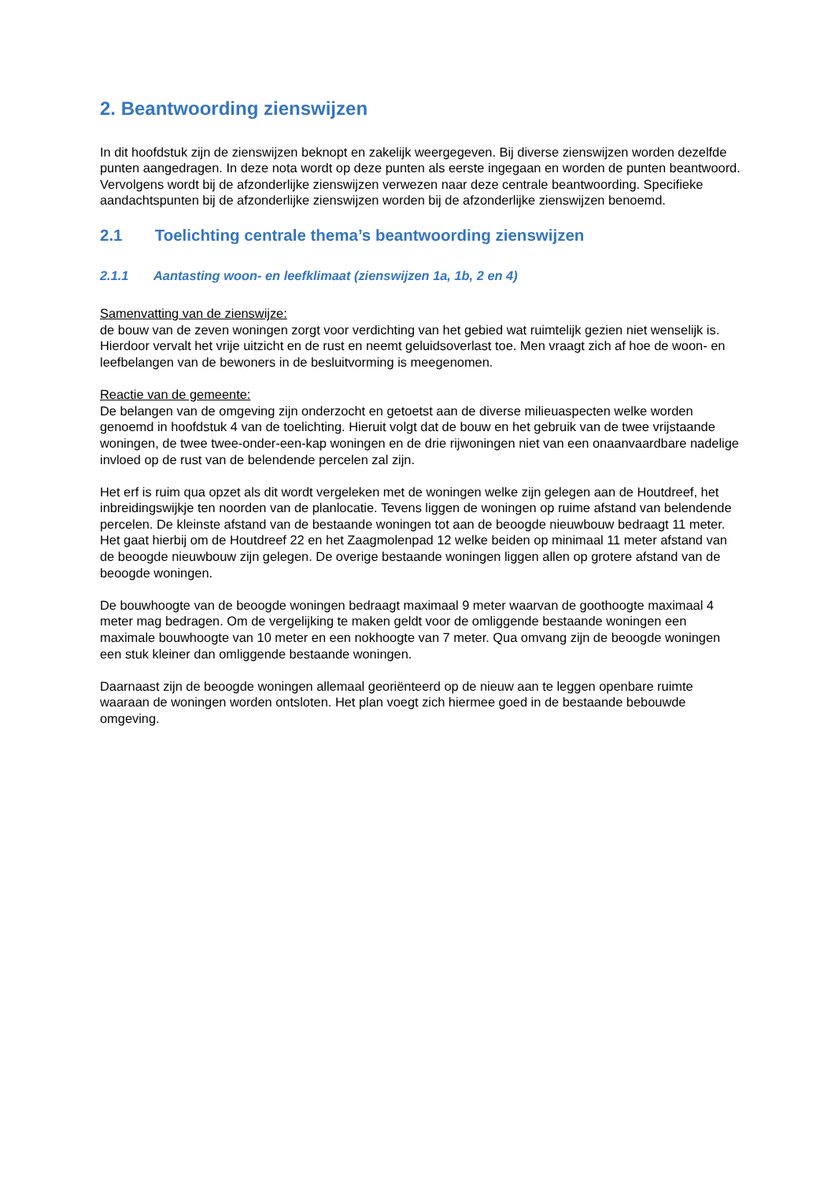2. Beantwoording zienswijzen
In dit hoofdstuk zijn de zienswijzen beknopt en zakelijk weergegeven. Bij diverse zienswijzen worden dezelfde punten aangedragen. In deze nota wordt op deze punten als eerste ingegaan en worden de punten beantwoord. Vervolgens wordt bij de afzonderlijke zienswijzen verwezen naar deze centrale beantwoording. Specifieke aandachtspunten bij de afzonderlijke zienswijzen worden bij de afzonderlijke zienswijzen benoemd.
2.1 Toelichting centrale thema’s beantwoording zienswijzen
2.1.1 Aantasting woon- en leefklimaat (zienswijzen 1a, 1b, 2 en 4)
Samenvatting van de zienswijze:
de bouw van de zeven woningen zorgt voor verdichting van het gebied wat ruimtelijk gezien niet wenselijk is. Hierdoor vervalt het vrije uitzicht en de rust en neemt geluidsoverlast toe. Men vraagt zich af hoe de woon- en leefbelangen van de bewoners in de besluitvorming is meegenomen.
Reactie van de gemeente:
De belangen van de omgeving zijn onderzocht en getoetst aan de diverse milieuaspecten welke worden genoemd in hoofdstuk 4 van de toelichting. Hieruit volgt dat de bouw en het gebruik van de twee vrijstaande woningen, de twee twee-onder-een-kap woningen en de drie rijwoningen niet van een onaanvaardbare nadelige invloed op de rust van de belendende percelen zal zijn.
Het erf is ruim qua opzet als dit wordt vergeleken met de woningen welke zijn gelegen aan de Houtdreef, het inbreidingswijkje ten noorden van de planlocatie. Tevens liggen de woningen op ruime afstand van belendende percelen. De kleinste afstand van de bestaande woningen tot aan de beoogde nieuwbouw bedraagt 11 meter. Het gaat hierbij om de Houtdreef 22 en het Zaagmolenpad 12 welke beiden op minimaal 11 meter afstand van de beoogde nieuwbouw zijn gelegen. De overige bestaande woningen liggen allen op grotere afstand van de beoogde woningen.
De bouwhoogte van de beoogde woningen bedraagt maximaal 9 meter waarvan de goothoogte maximaal 4 meter mag bedragen. Om de vergelijking te maken geldt voor de omliggende bestaande woningen een maximale bouwhoogte van 10 meter en een nokhoogte van 7 meter. Qua omvang zijn de beoogde woningen een stuk kleiner dan omliggende bestaande woningen.
Daarnaast zijn de beoogde woningen allemaal georiënteerd op de nieuw aan te leggen openbare ruimte waaraan de woningen worden ontsloten. Het plan voegt zich hiermee goed in de bestaande bebouwde omgeving.